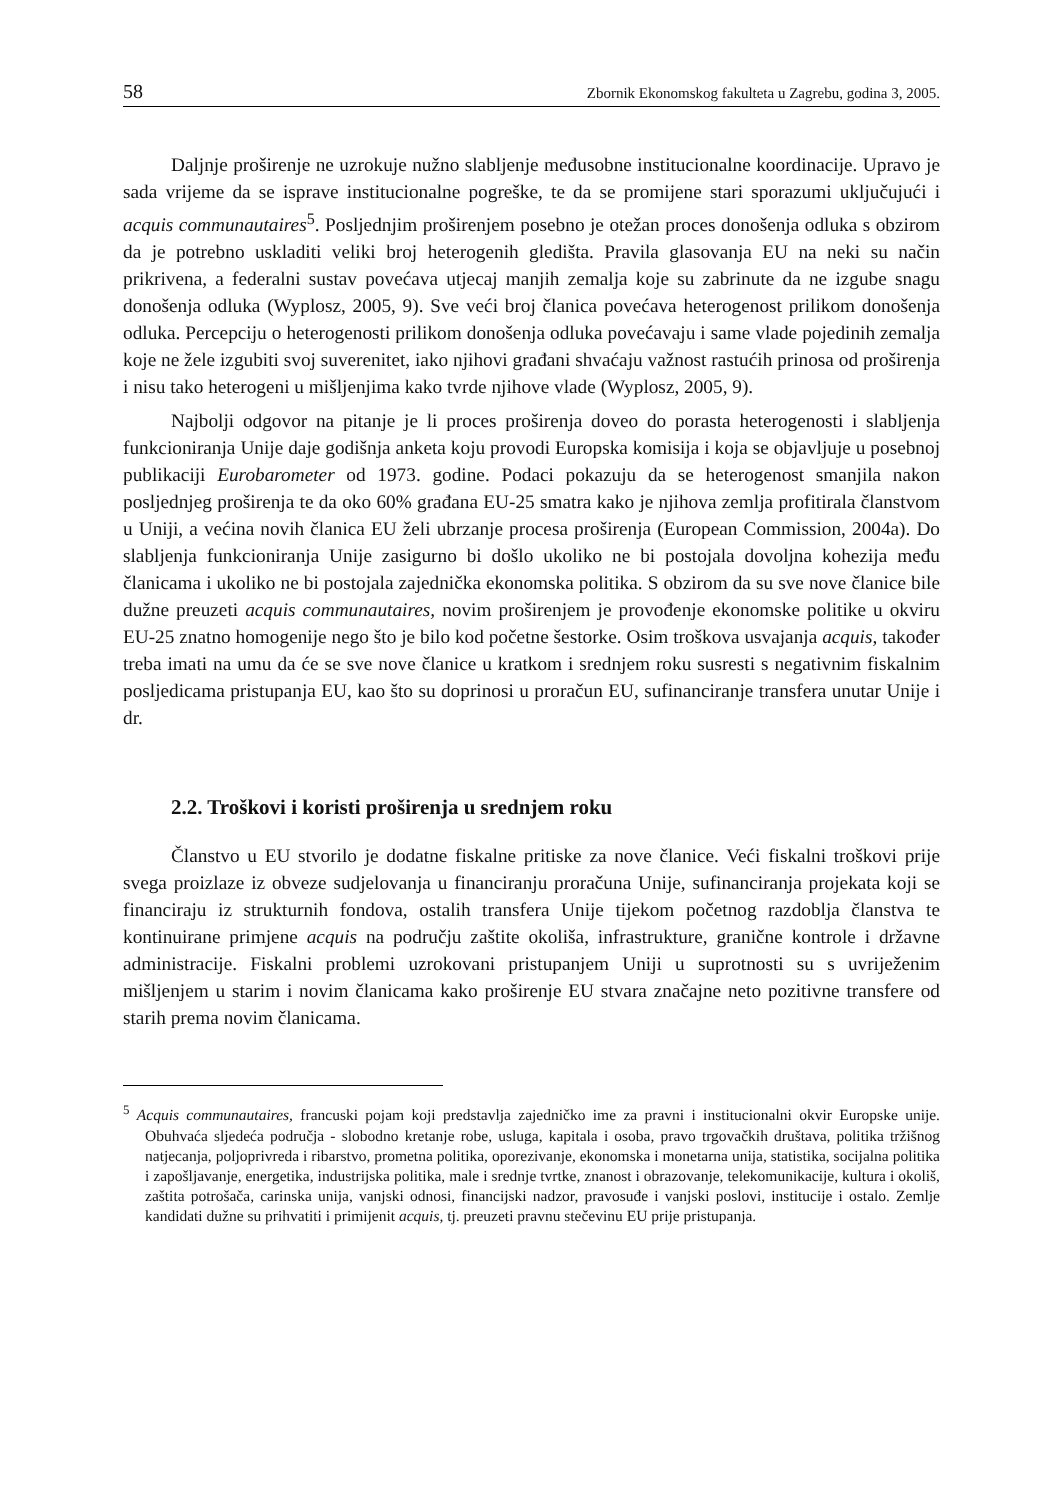58 Zbornik Ekonomskog fakulteta u Zagrebu, godina 3, 2005.
Daljnje proširenje ne uzrokuje nužno slabljenje međusobne institucionalne koordinacije. Upravo je sada vrijeme da se isprave institucionalne pogreške, te da se promijene stari sporazumi uključujući i acquis communautaires<sup>5</sup>. Posljednjim proširenjem posebno je otežan proces donošenja odluka s obzirom da je potrebno uskladiti veliki broj heterogenih gledišta. Pravila glasovanja EU na neki su način prikrivena, a federalni sustav povećava utjecaj manjih zemalja koje su zabrinute da ne izgube snagu donošenja odluka (Wyplosz, 2005, 9). Sve veći broj članica povećava heterogenost prilikom donošenja odluka. Percepciju o heterogenosti prilikom donošenja odluka povećavaju i same vlade pojedinih zemalja koje ne žele izgubiti svoj suverenitet, iako njihovi građani shvaćaju važnost rastućih prinosa od proširenja i nisu tako heterogeni u mišljenjima kako tvrde njihove vlade (Wyplosz, 2005, 9).
Najbolji odgovor na pitanje je li proces proširenja doveo do porasta heterogenosti i slabljenja funkcioniranja Unije daje godišnja anketa koju provodi Europska komisija i koja se objavljuje u posebnoj publikaciji Eurobarometer od 1973. godine. Podaci pokazuju da se heterogenost smanjila nakon posljednjeg proširenja te da oko 60% građana EU-25 smatra kako je njihova zemlja profitirala članstvom u Uniji, a većina novih članica EU želi ubrzanje procesa proširenja (European Commission, 2004a). Do slabljenja funkcioniranja Unije zasigurno bi došlo ukoliko ne bi postojala dovoljna kohezija među članicama i ukoliko ne bi postojala zajednička ekonomska politika. S obzirom da su sve nove članice bile dužne preuzeti acquis communautaires, novim proširenjem je provođenje ekonomske politike u okviru EU-25 znatno homogenije nego što je bilo kod početne šestorke. Osim troškova usvajanja acquis, također treba imati na umu da će se sve nove članice u kratkom i srednjem roku susresti s negativnim fiskalnim posljedicama pristupanja EU, kao što su doprinosi u proračun EU, sufinanciranje transfera unutar Unije i dr.
2.2. Troškovi i koristi proširenja u srednjem roku
Članstvo u EU stvorilo je dodatne fiskalne pritiske za nove članice. Veći fiskalni troškovi prije svega proizlaze iz obveze sudjelovanja u financiranju proračuna Unije, sufinanciranja projekata koji se financiraju iz strukturnih fondova, ostalih transfera Unije tijekom početnog razdoblja članstva te kontinuirane primjene acquis na području zaštite okoliša, infrastrukture, granične kontrole i državne administracije. Fiskalni problemi uzrokovani pristupanjem Uniji u suprotnosti su s uvriježenim mišljenjem u starim i novim članicama kako proširenje EU stvara značajne neto pozitivne transfere od starih prema novim članicama.
<sup>5</sup> Acquis communautaires, francuski pojam koji predstavlja zajedničko ime za pravni i institucionalni okvir Europske unije. Obuhvaća sljedeća područja - slobodno kretanje robe, usluga, kapitala i osoba, pravo trgovačkih društava, politika tržišnog natjecanja, poljoprivreda i ribarstvo, prometna politika, oporezivanje, ekonomska i monetarna unija, statistika, socijalna politika i zapošljavanje, energetika, industrijska politika, male i srednje tvrtke, znanost i obrazovanje, telekomunikacije, kultura i okoliš, zaštita potrošača, carinska unija, vanjski odnosi, financijski nadzor, pravosuđe i vanjski poslovi, institucije i ostalo. Zemlje kandidati dužne su prihvatiti i primijenit acquis, tj. preuzeti pravnu stečevinu EU prije pristupanja.